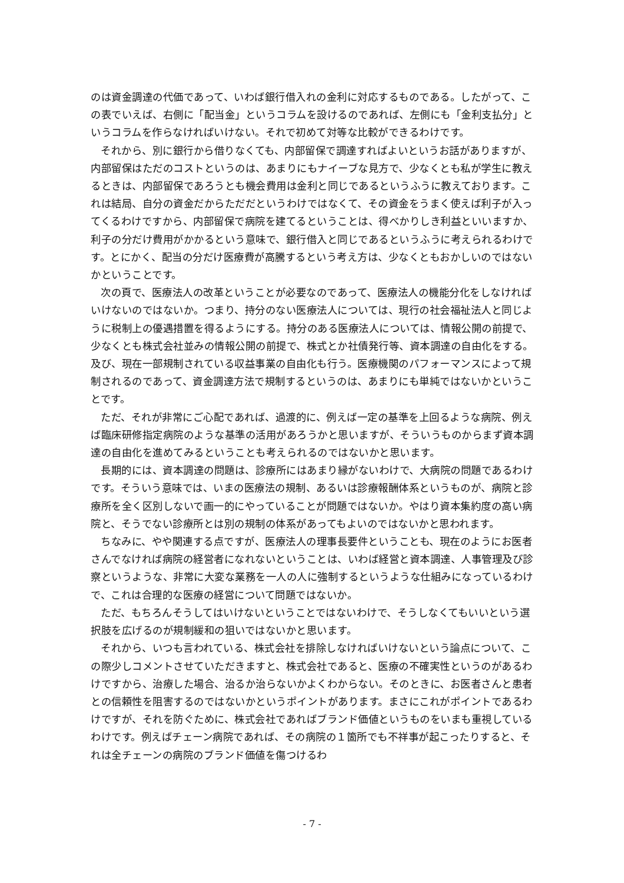のは資金調達の代価であって、いわば銀行借入れの金利に対応するものである。したがって、この表でいえば、右側に「配当金」というコラムを設けるのであれば、左側にも「金利支払分」というコラムを作らなければいけない。それで初めて対等な比較ができるわけです。
それから、別に銀行から借りなくても、内部留保で調達すればよいというお話がありますが、内部留保はただのコストというのは、あまりにもナイーブな見方で、少なくとも私が学生に教えるときは、内部留保であろうとも機会費用は金利と同じであるというふうに教えております。これは結局、自分の資金だからただだというわけではなくて、その資金をうまく使えば利子が入ってくるわけですから、内部留保で病院を建てるということは、得べかりしき利益といいますか、利子の分だけ費用がかかるという意味で、銀行借入と同じであるというふうに考えられるわけです。とにかく、配当の分だけ医療費が高騰するという考え方は、少なくともおかしいのではないかということです。
次の頁で、医療法人の改革ということが必要なのであって、医療法人の機能分化をしなければいけないのではないか。つまり、持分のない医療法人については、現行の社会福祉法人と同じように税制上の優遇措置を得るようにする。持分のある医療法人については、情報公開の前提で、少なくとも株式会社並みの情報公開の前提で、株式とか社債発行等、資本調達の自由化をする。及び、現在一部規制されている収益事業の自由化も行う。医療機関のパフォーマンスによって規制されるのであって、資金調達方法で規制するというのは、あまりにも単純ではないかということです。
ただ、それが非常にご心配であれば、過渡的に、例えば一定の基準を上回るような病院、例えば臨床研修指定病院のような基準の活用があろうかと思いますが、そういうものからまず資本調達の自由化を進めてみるということも考えられるのではないかと思います。
長期的には、資本調達の問題は、診療所にはあまり縁がないわけで、大病院の問題であるわけです。そういう意味では、いまの医療法の規制、あるいは診療報酬体系というものが、病院と診療所を全く区別しないで画一的にやっていることが問題ではないか。やはり資本集約度の高い病院と、そうでない診療所とは別の規制の体系があってもよいのではないかと思われます。
ちなみに、やや関連する点ですが、医療法人の理事長要件ということも、現在のようにお医者さんでなければ病院の経営者になれないということは、いわば経営と資本調達、人事管理及び診察というような、非常に大変な業務を一人の人に強制するというような仕組みになっているわけで、これは合理的な医療の経営について問題ではないか。
ただ、もちろんそうしてはいけないということではないわけで、そうしなくてもいいという選択肢を広げるのが規制緩和の狙いではないかと思います。
それから、いつも言われている、株式会社を排除しなければいけないという論点について、この際少しコメントさせていただきますと、株式会社であると、医療の不確実性というのがあるわけですから、治療した場合、治るか治らないかよくわからない。そのときに、お医者さんと患者との信頼性を阻害するのではないかというポイントがあります。まさにこれがポイントであるわけですが、それを防ぐために、株式会社であればブランド価値というものをいまも重視しているわけです。例えばチェーン病院であれば、その病院の１箇所でも不祥事が起こったりすると、それは全チェーンの病院のブランド価値を傷つけるわ
- 7 -